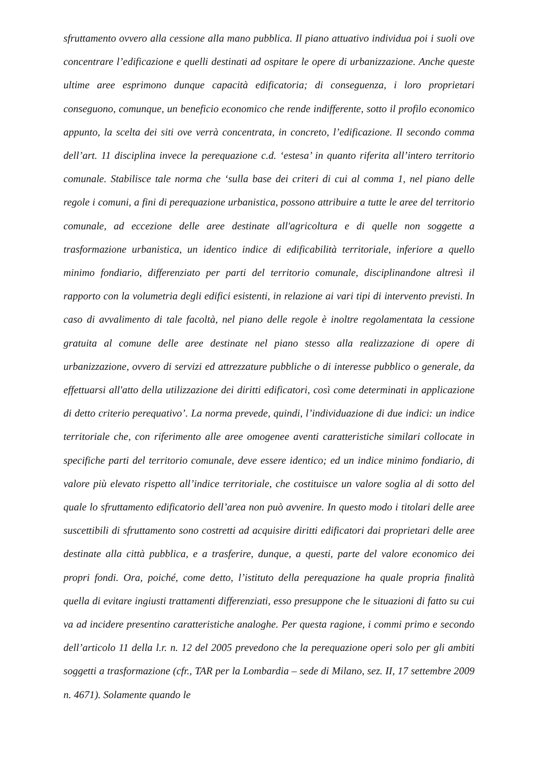sfruttamento ovvero alla cessione alla mano pubblica. Il piano attuativo individua poi i suoli ove concentrare l’edificazione e quelli destinati ad ospitare le opere di urbanizzazione. Anche queste ultime aree esprimono dunque capacità edificatoria; di conseguenza, i loro proprietari conseguono, comunque, un beneficio economico che rende indifferente, sotto il profilo economico appunto, la scelta dei siti ove verrà concentrata, in concreto, l’edificazione. Il secondo comma dell’art. 11 disciplina invece la perequazione c.d. ‘estesa’ in quanto riferita all’intero territorio comunale. Stabilisce tale norma che ‘sulla base dei criteri di cui al comma 1, nel piano delle regole i comuni, a fini di perequazione urbanistica, possono attribuire a tutte le aree del territorio comunale, ad eccezione delle aree destinate all'agricoltura e di quelle non soggette a trasformazione urbanistica, un identico indice di edificabilità territoriale, inferiore a quello minimo fondiario, differenziato per parti del territorio comunale, disciplinandone altresì il rapporto con la volumetria degli edifici esistenti, in relazione ai vari tipi di intervento previsti. In caso di avvalimento di tale facoltà, nel piano delle regole è inoltre regolamentata la cessione gratuita al comune delle aree destinate nel piano stesso alla realizzazione di opere di urbanizzazione, ovvero di servizi ed attrezzature pubbliche o di interesse pubblico o generale, da effettuarsi all'atto della utilizzazione dei diritti edificatori, così come determinati in applicazione di detto criterio perequativo’. La norma prevede, quindi, l’individuazione di due indici: un indice territoriale che, con riferimento alle aree omogenee aventi caratteristiche similari collocate in specifiche parti del territorio comunale, deve essere identico; ed un indice minimo fondiario, di valore più elevato rispetto all’indice territoriale, che costituisce un valore soglia al di sotto del quale lo sfruttamento edificatorio dell’area non può avvenire. In questo modo i titolari delle aree suscettibili di sfruttamento sono costretti ad acquisire diritti edificatori dai proprietari delle aree destinate alla città pubblica, e a trasferire, dunque, a questi, parte del valore economico dei propri fondi. Ora, poiché, come detto, l’istituto della perequazione ha quale propria finalità quella di evitare ingiusti trattamenti differenziati, esso presuppone che le situazioni di fatto su cui va ad incidere presentino caratteristiche analoghe. Per questa ragione, i commi primo e secondo dell’articolo 11 della l.r. n. 12 del 2005 prevedono che la perequazione operi solo per gli ambiti soggetti a trasformazione (cfr., TAR per la Lombardia – sede di Milano, sez. II, 17 settembre 2009 n. 4671). Solamente quando le